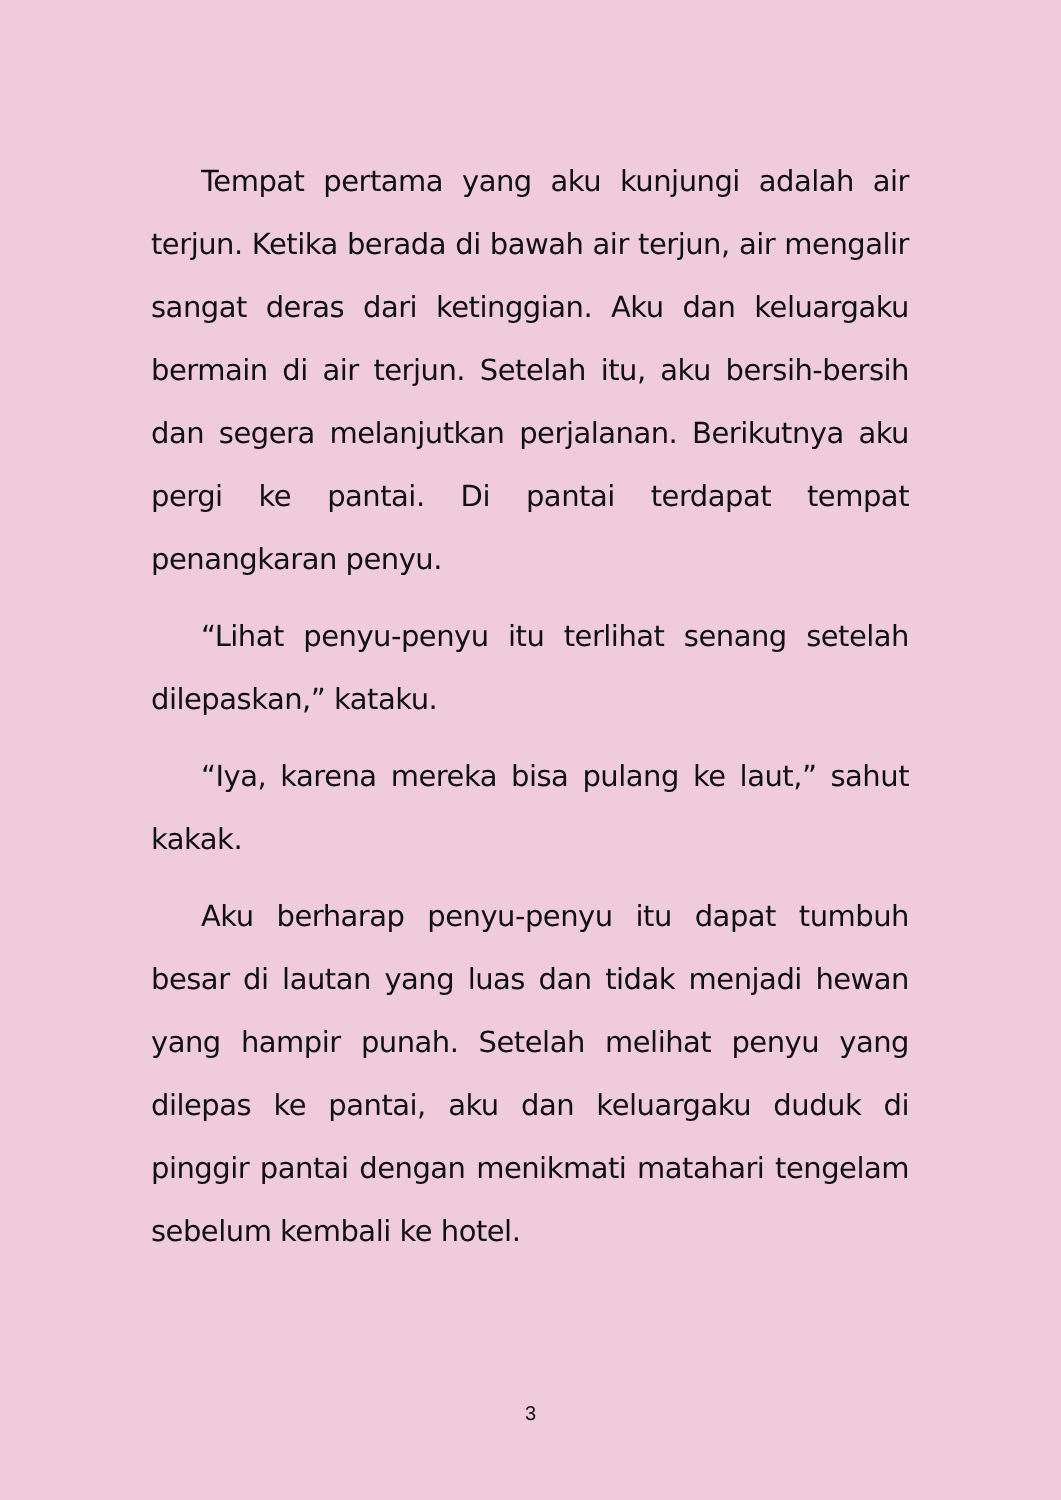Tempat pertama yang aku kunjungi adalah air terjun. Ketika berada di bawah air terjun, air mengalir sangat deras dari ketinggian. Aku dan keluargaku bermain di air terjun. Setelah itu, aku bersih-bersih dan segera melanjutkan perjalanan. Berikutnya aku pergi ke pantai. Di pantai terdapat tempat penangkaran penyu.
“Lihat penyu-penyu itu terlihat senang setelah dilepaskan,” kataku.
“Iya, karena mereka bisa pulang ke laut,” sahut kakak.
Aku berharap penyu-penyu itu dapat tumbuh besar di lautan yang luas dan tidak menjadi hewan yang hampir punah. Setelah melihat penyu yang dilepas ke pantai, aku dan keluargaku duduk di pinggir pantai dengan menikmati matahari tengelam sebelum kembali ke hotel.
3